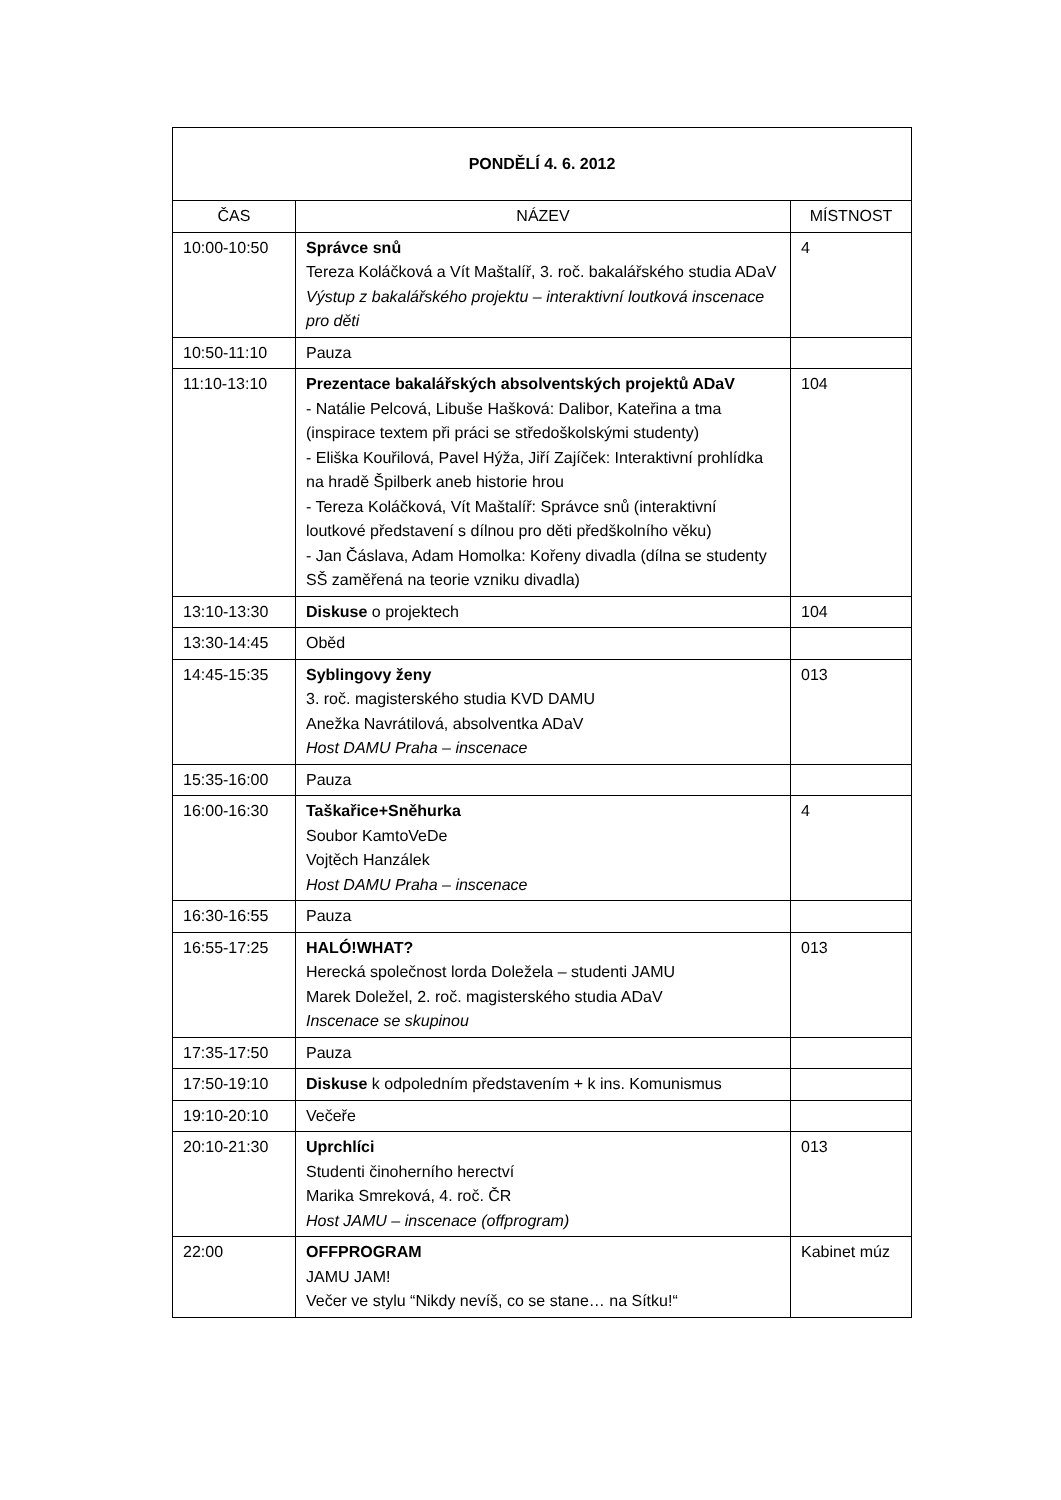| PONDĚLÍ 4. 6. 2012 | | |
| --- | --- | --- |
| ČAS | NÁZEV | MÍSTNOST |
| 10:00-10:50 | Správce snů Tereza Koláčková a Vít Maštalíř, 3. roč. bakalářského studia ADaV Výstup z bakalářského projektu – interaktivní loutková inscenace pro děti | 4 |
| 10:50-11:10 | Pauza | |
| 11:10-13:10 | Prezentace bakalářských absolventských projektů ADaV - Natálie Pelcová, Libuše Hašková: Dalibor, Kateřina a tma (inspirace textem při práci se středoškolskými studenty) - Eliška Kouřilová, Pavel Hýža, Jiří Zajíček: Interaktivní prohlídka na hradě Špilberk aneb historie hrou - Tereza Koláčková, Vít Maštalíř: Správce snů (interaktivní loutkové představení s dílnou pro děti předškolního věku) - Jan Čáslava, Adam Homolka: Kořeny divadla (dílna se studenty SŠ zaměřená na teorie vzniku divadla) | 104 |
| 13:10-13:30 | Diskuse o projektech | 104 |
| 13:30-14:45 | Oběd | |
| 14:45-15:35 | Syblingovy ženy 3. roč. magisterského studia KVD DAMU Anežka Navrátilová, absolventka ADaV Host DAMU Praha – inscenace | 013 |
| 15:35-16:00 | Pauza | |
| 16:00-16:30 | Taškařice+Sněhurka Soubor KamtoVeDe Vojtěch Hanzálek Host DAMU Praha – inscenace | 4 |
| 16:30-16:55 | Pauza | |
| 16:55-17:25 | HALÓ!WHAT? Herecká společnost lorda Doležela – studenti JAMU Marek Doležel, 2. roč. magisterského studia ADaV Inscenace se skupinou | 013 |
| 17:35-17:50 | Pauza | |
| 17:50-19:10 | Diskuse k odpoledním představením + k ins. Komunismus | |
| 19:10-20:10 | Večeře | |
| 20:10-21:30 | Uprchlíci Studenti činoherního herectví Marika Smreková, 4. roč. ČR Host JAMU – inscenace (offprogram) | 013 |
| 22:00 | OFFPROGRAM JAMU JAM! Večer ve stylu “Nikdy nevíš, co se stane… na Sítku!“ | Kabinet múz |